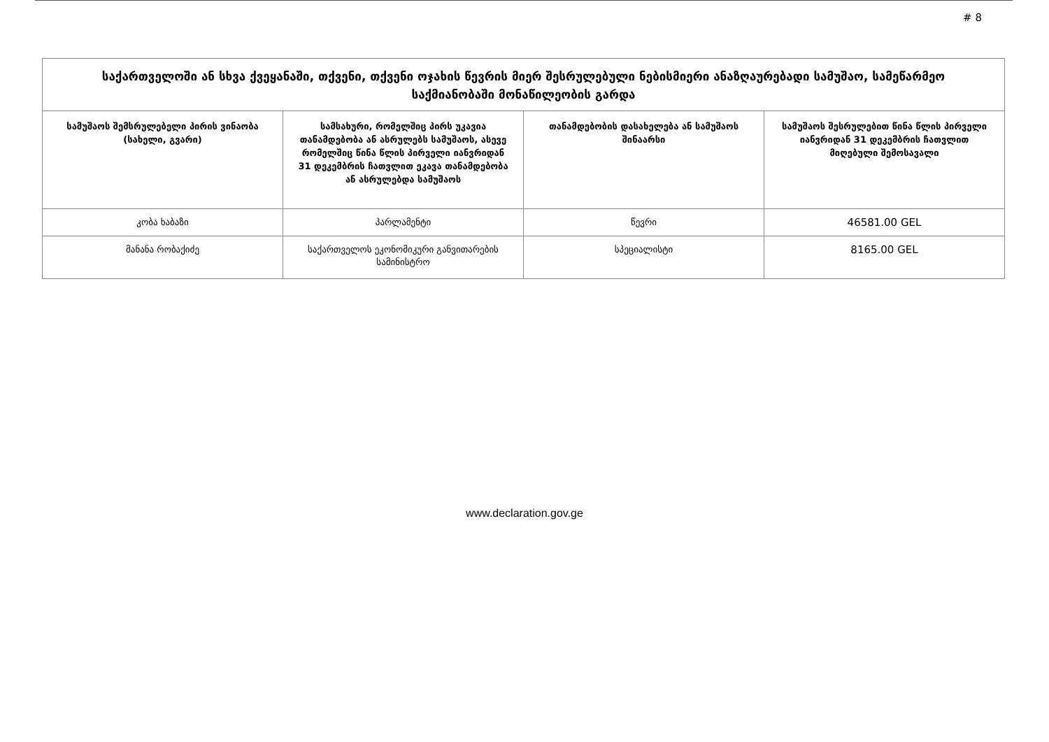# 8
| საქართველოში ან სხვა ქვეყანაში, თქვენი, თქვენი ოჯახის წევრის მიერ შესრულებული ნებისმიერი ანაზღაურებადი სამუშაო, სამეწარმეო საქმიანობაში მონაწილეობის გარდა | | | |
| --- | --- | --- | --- |
| სამუშაოს შემსრულებელი პირის ვინაობა (სახელი, გვარი) | სამსახური, რომელშიც პირს უკავია თანამდებობა ან ასრულებს სამუშაოს, ასევე რომელშიც წინა წლის პირველი იანვრიდან 31 დეკემბრის ჩათვლით ეკავა თანამდებობა ან ასრულებდა სამუშაოს | თანამდებობის დასახელება ან სამუშაოს შინაარსი | სამუშაოს შესრულებით წინა წლის პირველი იანვრიდან 31 დეკემბრის ჩათვლით მიღებული შემოსავალი |
| კობა ხაბაზი | პარლამენტი | წევრი | 46581.00 GEL |
| მანანა რობაქიძე | საქართველოს ეკონომიკური განვითარების სამინისტრო | სპეციალისტი | 8165.00 GEL |
www.declaration.gov.ge